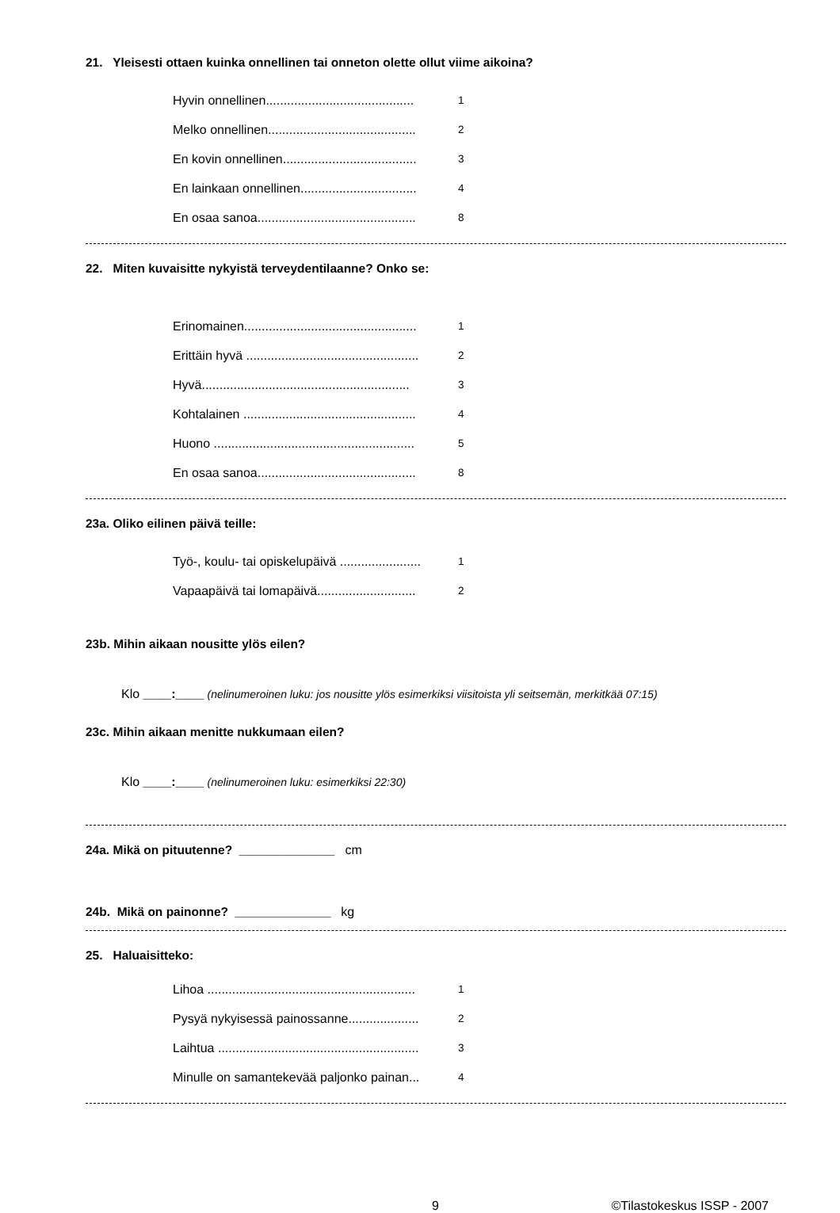21. Yleisesti ottaen kuinka onnellinen tai onneton olette ollut viime aikoina?
Hyvin onnellinen.......................................... 1
Melko onnellinen.......................................... 2
En kovin onnellinen...................................... 3
En lainkaan onnellinen................................. 4
En osaa sanoa............................................. 8
22. Miten kuvaisitte nykyistä terveydentilaanne? Onko se:
Erinomainen................................................. 1
Erittäin hyvä ................................................. 2
Hyvä........................................................... 3
Kohtalainen ................................................. 4
Huono ......................................................... 5
En osaa sanoa............................................. 8
23a. Oliko eilinen päivä teille:
Työ-, koulu- tai opiskelupäivä ....................... 1
Vapaapäivä tai lomapäivä............................ 2
23b. Mihin aikaan nousitte ylös eilen?
Klo ____:____ (nelinumeroinen luku: jos nousitte ylös esimerkiksi viisitoista yli seitsemän, merkitkää 07:15)
23c. Mihin aikaan menitte nukkumaan eilen?
Klo ____:____ (nelinumeroinen luku: esimerkiksi 22:30)
24a. Mikä on pituutenne? ______________ cm
24b. Mikä on painonne? ______________ kg
25. Haluaisitteko:
Lihoa ........................................................... 1
Pysyä nykyisessä painossanne.................... 2
Laihtua ......................................................... 3
Minulle on samantekevää paljonko painan... 4
9 ©Tilastokeskus ISSP - 2007